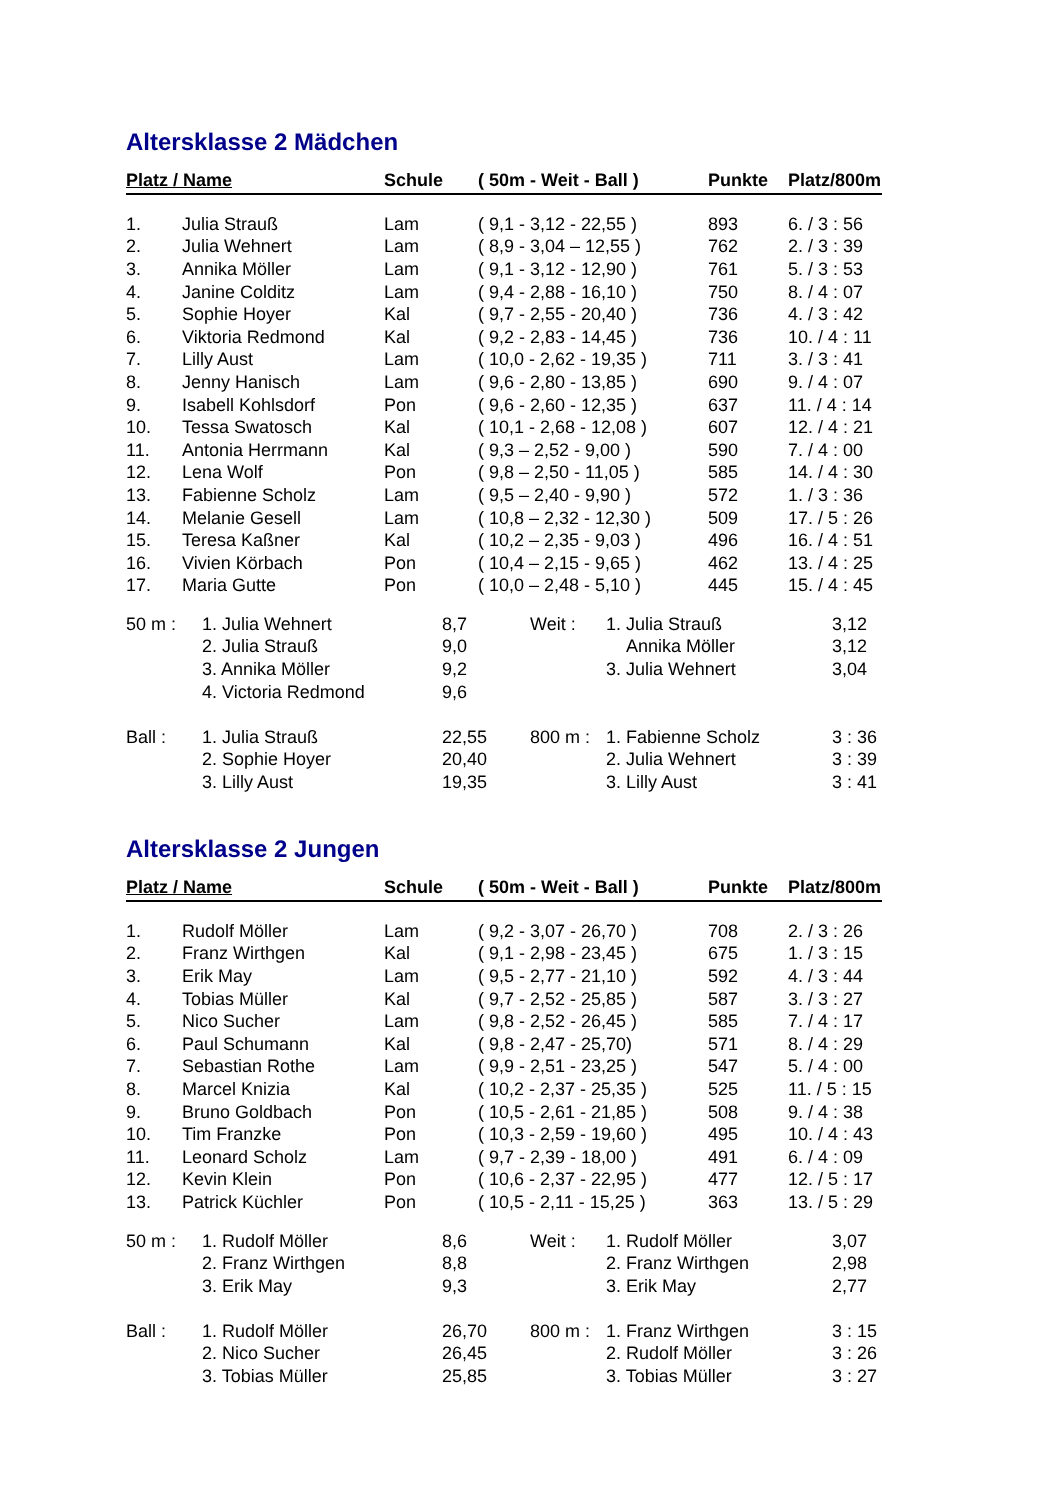Altersklasse 2 Mädchen
| Platz / Name | | Schule | ( 50m - Weit - Ball ) | Punkte | Platz/800m |
| --- | --- | --- | --- | --- | --- |
| 1. | Julia Strauß | Lam | ( 9,1 - 3,12 - 22,55 ) | 893 | 6. / 3 : 56 |
| 2. | Julia Wehnert | Lam | ( 8,9 - 3,04 – 12,55 ) | 762 | 2. / 3 : 39 |
| 3. | Annika Möller | Lam | ( 9,1 - 3,12 - 12,90 ) | 761 | 5. / 3 : 53 |
| 4. | Janine Colditz | Lam | ( 9,4 - 2,88 - 16,10 ) | 750 | 8. / 4 : 07 |
| 5. | Sophie Hoyer | Kal | ( 9,7 - 2,55 - 20,40 ) | 736 | 4. / 3 : 42 |
| 6. | Viktoria Redmond | Kal | ( 9,2 - 2,83 - 14,45 ) | 736 | 10. / 4 : 11 |
| 7. | Lilly Aust | Lam | ( 10,0 - 2,62 - 19,35 ) | 711 | 3. / 3 : 41 |
| 8. | Jenny Hanisch | Lam | ( 9,6 - 2,80 - 13,85 ) | 690 | 9. / 4 : 07 |
| 9. | Isabell Kohlsdorf | Pon | ( 9,6 - 2,60 - 12,35 ) | 637 | 11. / 4 : 14 |
| 10. | Tessa Swatosch | Kal | ( 10,1 - 2,68 - 12,08 ) | 607 | 12. / 4 : 21 |
| 11. | Antonia Herrmann | Kal | ( 9,3 – 2,52 - 9,00 ) | 590 | 7. / 4 : 00 |
| 12. | Lena Wolf | Pon | ( 9,8 – 2,50 - 11,05 ) | 585 | 14. / 4 : 30 |
| 13. | Fabienne Scholz | Lam | ( 9,5 – 2,40 - 9,90 ) | 572 | 1. / 3 : 36 |
| 14. | Melanie Gesell | Lam | ( 10,8 – 2,32 - 12,30 ) | 509 | 17. / 5 : 26 |
| 15. | Teresa Kaßner | Kal | ( 10,2 – 2,35 - 9,03 ) | 496 | 16. / 4 : 51 |
| 16. | Vivien Körbach | Pon | ( 10,4 – 2,15 - 9,65 ) | 462 | 13. / 4 : 25 |
| 17. | Maria Gutte | Pon | ( 10,0 – 2,48 - 5,10 ) | 445 | 15. / 4 : 45 |
| 50 m : | 1. Julia Wehnert | 8,7 | Weit : | 1. Julia Strauß | 3,12 |
| | 2. Julia Strauß | 9,0 | | Annika Möller | 3,12 |
| | 3. Annika Möller | 9,2 | | 3. Julia Wehnert | 3,04 |
| | 4. Victoria Redmond | 9,6 | | | |
| Ball : | 1. Julia Strauß | 22,55 | 800 m : | 1. Fabienne Scholz | 3 : 36 |
| | 2. Sophie Hoyer | 20,40 | | 2. Julia Wehnert | 3 : 39 |
| | 3. Lilly Aust | 19,35 | | 3. Lilly Aust | 3 : 41 |
Altersklasse 2 Jungen
| Platz / Name | | Schule | ( 50m - Weit - Ball ) | Punkte | Platz/800m |
| --- | --- | --- | --- | --- | --- |
| 1. | Rudolf Möller | Lam | ( 9,2 - 3,07 - 26,70 ) | 708 | 2. / 3 : 26 |
| 2. | Franz Wirthgen | Kal | ( 9,1 - 2,98 - 23,45 ) | 675 | 1. / 3 : 15 |
| 3. | Erik May | Lam | ( 9,5 - 2,77 - 21,10 ) | 592 | 4. / 3 : 44 |
| 4. | Tobias Müller | Kal | ( 9,7 - 2,52 - 25,85 ) | 587 | 3. / 3 : 27 |
| 5. | Nico Sucher | Lam | ( 9,8 - 2,52 - 26,45 ) | 585 | 7. / 4 : 17 |
| 6. | Paul Schumann | Kal | ( 9,8 - 2,47 - 25,70) | 571 | 8. / 4 : 29 |
| 7. | Sebastian Rothe | Lam | ( 9,9 - 2,51 - 23,25 ) | 547 | 5. / 4 : 00 |
| 8. | Marcel Knizia | Kal | ( 10,2 - 2,37 - 25,35 ) | 525 | 11. / 5 : 15 |
| 9. | Bruno Goldbach | Pon | ( 10,5 - 2,61 - 21,85 ) | 508 | 9. / 4 : 38 |
| 10. | Tim Franzke | Pon | ( 10,3 - 2,59 - 19,60 ) | 495 | 10. / 4 : 43 |
| 11. | Leonard Scholz | Lam | ( 9,7 - 2,39 - 18,00 ) | 491 | 6. / 4 : 09 |
| 12. | Kevin Klein | Pon | ( 10,6 - 2,37 - 22,95 ) | 477 | 12. / 5 : 17 |
| 13. | Patrick Küchler | Pon | ( 10,5 - 2,11 - 15,25 ) | 363 | 13. / 5 : 29 |
| 50 m : | 1. Rudolf Möller | 8,6 | Weit : | 1. Rudolf Möller | 3,07 |
| | 2. Franz Wirthgen | 8,8 | | 2. Franz Wirthgen | 2,98 |
| | 3. Erik May | 9,3 | | 3. Erik May | 2,77 |
| Ball : | 1. Rudolf Möller | 26,70 | 800 m : | 1. Franz Wirthgen | 3 : 15 |
| | 2. Nico Sucher | 26,45 | | 2. Rudolf Möller | 3 : 26 |
| | 3. Tobias Müller | 25,85 | | 3. Tobias Müller | 3 : 27 |